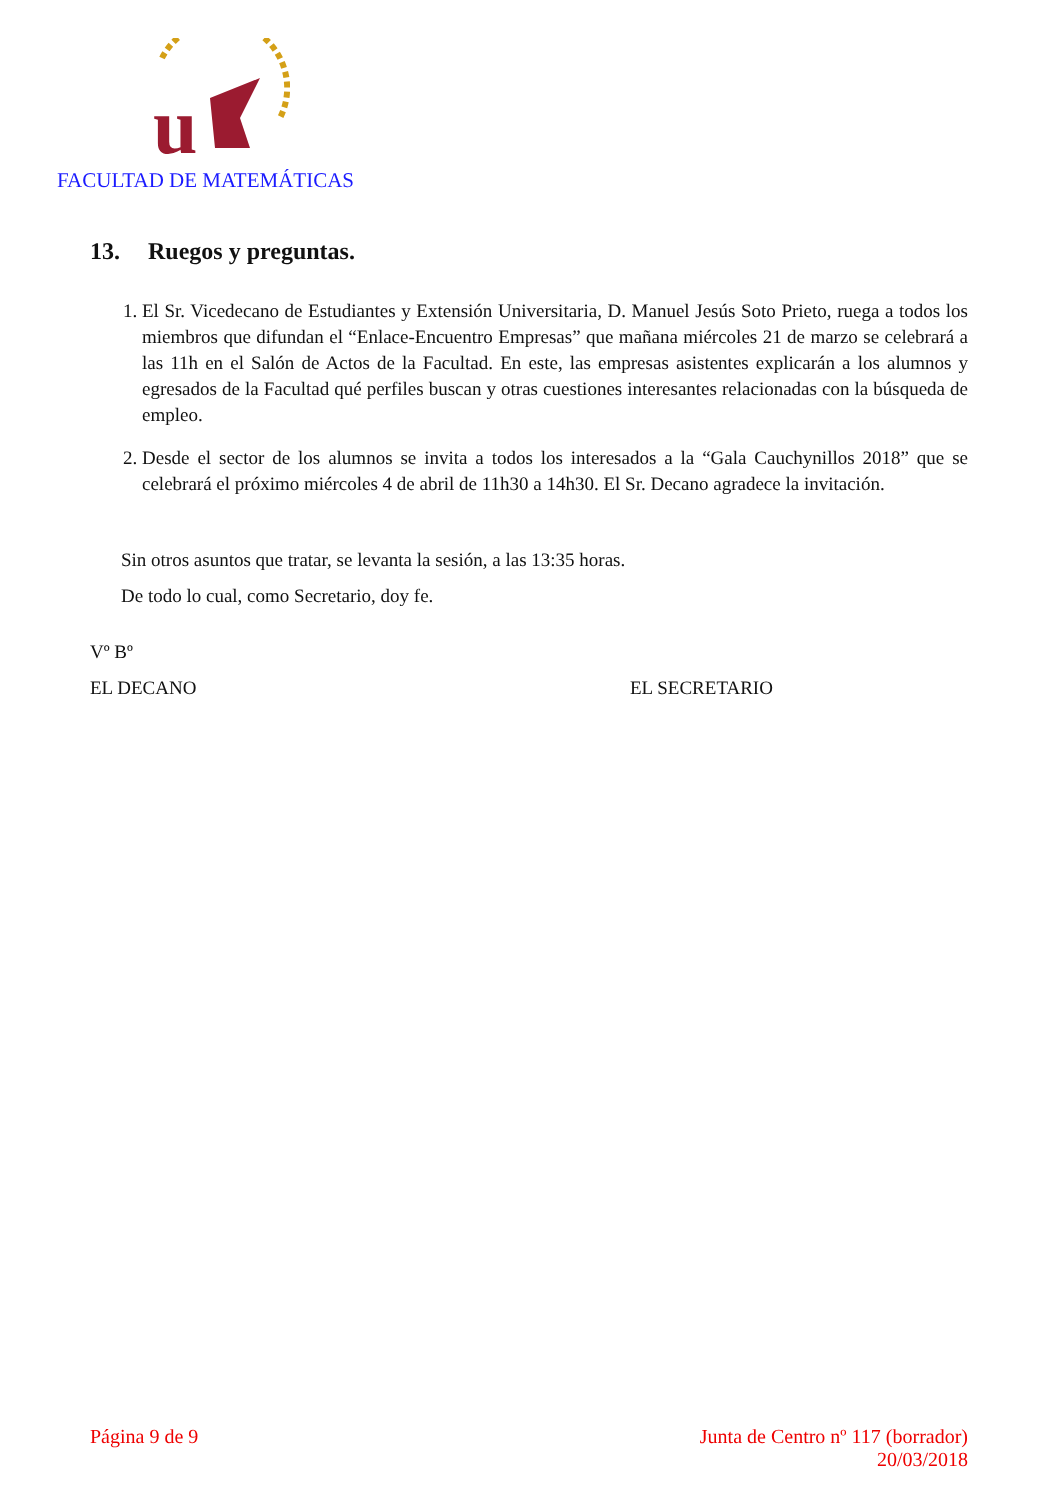u
FACULTAD DE MATEMÁTICAS
13. Ruegos y preguntas.
1. El Sr. Vicedecano de Estudiantes y Extensión Universitaria, D. Manuel Jesús Soto Prieto, ruega a todos los miembros que difundan el “Enlace-Encuentro Empresas” que mañana miércoles 21 de marzo se celebrará a las 11h en el Salón de Actos de la Facultad. En este, las empresas asistentes explicarán a los alumnos y egresados de la Facultad qué perfiles buscan y otras cuestiones interesantes relacionadas con la búsqueda de empleo.
2. Desde el sector de los alumnos se invita a todos los interesados a la “Gala Cauchynillos 2018” que se celebrará el próximo miércoles 4 de abril de 11h30 a 14h30. El Sr. Decano agradece la invitación.
Sin otros asuntos que tratar, se levanta la sesión, a las 13:35 horas.
De todo lo cual, como Secretario, doy fe.
Vº Bº
EL DECANO EL SECRETARIO
Página 9 de 9 Junta de Centro nº 117 (borrador)
20/03/2018